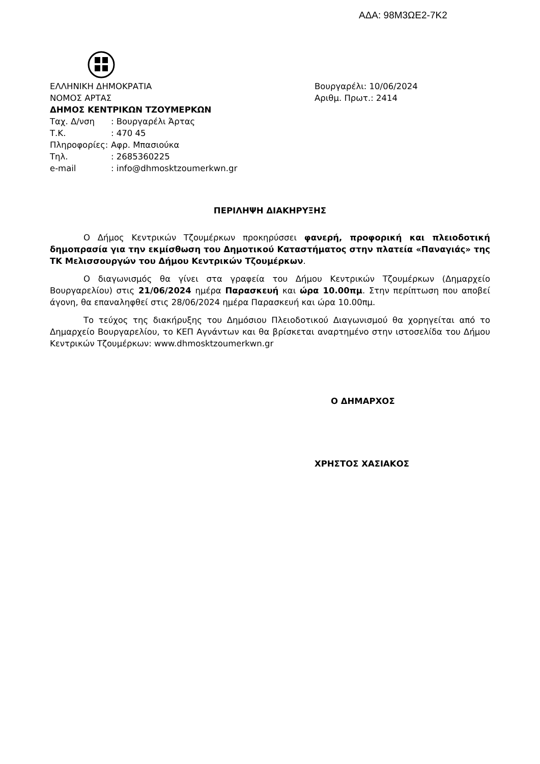ΑΔΑ: 98Μ3ΩΕ2-7Κ2
ΕΛΛΗΝΙΚΗ ΔΗΜΟΚΡΑΤΙΑ
ΝΟΜΟΣ ΑΡΤΑΣ
ΔΗΜΟΣ ΚΕΝΤΡΙΚΩΝ ΤΖΟΥΜΕΡΚΩΝ
Ταχ. Δ/νση: Βουργαρέλι Άρτας
Τ.Κ.: 470 45
Πληροφορίες: Αφρ. Μπασιούκα
Τηλ.: 2685360225
e-mail: info@dhmosktzoumerkwn.gr
Βουργαρέλι: 10/06/2024
Αριθμ. Πρωτ.: 2414
ΠΕΡΙΛΗΨΗ ΔΙΑΚΗΡΥΞΗΣ
Ο Δήμος Κεντρικών Τζουμέρκων προκηρύσσει φανερή, προφορική και πλειοδοτική δημοπρασία για την εκμίσθωση του Δημοτικού Καταστήματος στην πλατεία «Παναγιάς» της ΤΚ Μελισσουργών του Δήμου Κεντρικών Τζουμέρκων.
Ο διαγωνισμός θα γίνει στα γραφεία του Δήμου Κεντρικών Τζουμέρκων (Δημαρχείο Βουργαρελίου) στις 21/06/2024 ημέρα Παρασκευή και ώρα 10.00πμ. Στην περίπτωση που αποβεί άγονη, θα επαναληφθεί στις 28/06/2024 ημέρα Παρασκευή και ώρα 10.00πμ.
Το τεύχος της διακήρυξης του Δημόσιου Πλειοδοτικού Διαγωνισμού θα χορηγείται από το Δημαρχείο Βουργαρελίου, το ΚΕΠ Αγνάντων και θα βρίσκεται αναρτημένο στην ιστοσελίδα του Δήμου Κεντρικών Τζουμέρκων: www.dhmosktzoumerkwn.gr
Ο ΔΗΜΑΡΧΟΣ
ΧΡΗΣΤΟΣ ΧΑΣΙΑΚΟΣ